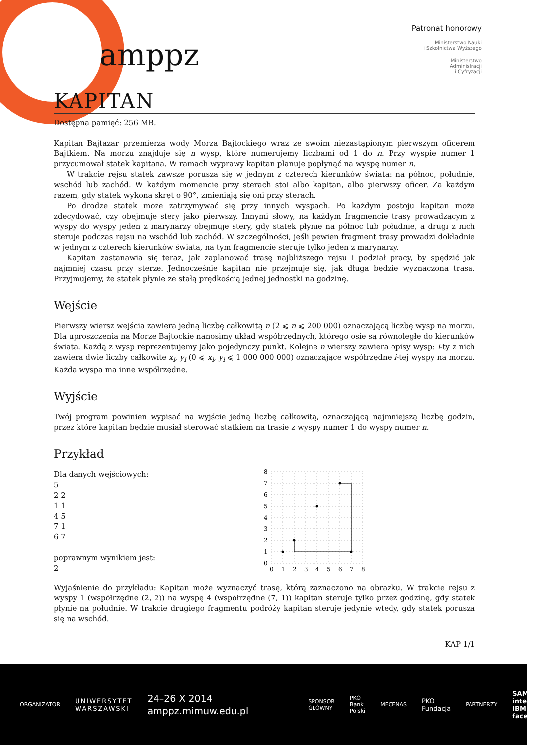amppz
Patronat honorowy
Ministerstwo Nauki
i Szkolnictwa Wyższego
Ministerstwo
Administracji
i Cyfryzacji
KAPITAN
Dostępna pamięć: 256 MB.
Kapitan Bajtazar przemierza wody Morza Bajtockiego wraz ze swoim niezastąpionym pierwszym oficerem Bajtkiem. Na morzu znajduje się n wysp, które numerujemy liczbami od 1 do n. Przy wyspie numer 1 przycumował statek kapitana. W ramach wyprawy kapitan planuje popłynąć na wyspę numer n.
W trakcie rejsu statek zawsze porusza się w jednym z czterech kierunków świata: na północ, południe, wschód lub zachód. W każdym momencie przy sterach stoi albo kapitan, albo pierwszy oficer. Za każdym razem, gdy statek wykona skręt o 90°, zmieniają się oni przy sterach.
Po drodze statek może zatrzymywać się przy innych wyspach. Po każdym postoju kapitan może zdecydować, czy obejmuje stery jako pierwszy. Innymi słowy, na każdym fragmencie trasy prowadzącym z wyspy do wyspy jeden z marynarzy obejmuje stery, gdy statek płynie na północ lub południe, a drugi z nich steruje podczas rejsu na wschód lub zachód. W szczególności, jeśli pewien fragment trasy prowadzi dokładnie w jednym z czterech kierunków świata, na tym fragmencie steruje tylko jeden z marynarzy.
Kapitan zastanawia się teraz, jak zaplanować trasę najbliższego rejsu i podział pracy, by spędzić jak najmniej czasu przy sterze. Jednocześnie kapitan nie przejmuje się, jak długa będzie wyznaczona trasa. Przyjmujemy, że statek płynie ze stałą prędkością jednej jednostki na godzinę.
Wejście
Pierwszy wiersz wejścia zawiera jedną liczbę całkowitą n (2 ⩽ n ⩽ 200 000) oznaczającą liczbę wysp na morzu. Dla uproszczenia na Morze Bajtockie nanosimy układ współrzędnych, którego osie są równoległe do kierunków świata. Każdą z wysp reprezentujemy jako pojedynczy punkt. Kolejne n wierszy zawiera opisy wysp: i-ty z nich zawiera dwie liczby całkowite x<sub>i</sub>, y<sub>i</sub> (0 ⩽ x<sub>i</sub>, y<sub>i</sub> ⩽ 1 000 000 000) oznaczające współrzędne i-tej wyspy na morzu. Każda wyspa ma inne współrzędne.
Wyjście
Twój program powinien wypisać na wyjście jedną liczbę całkowitą, oznaczającą najmniejszą liczbę godzin, przez które kapitan będzie musiał sterować statkiem na trasie z wyspy numer 1 do wyspy numer n.
Przykład
Dla danych wejściowych:
5
2 2
1 1
4 5
7 1
6 7
poprawnym wynikiem jest:
2
0
1
2
3
4
5
6
7
8
0
1
2
3
4
5
6
7
8
Wyjaśnienie do przykładu: Kapitan może wyznaczyć trasę, którą zaznaczono na obrazku. W trakcie rejsu z wyspy 1 (współrzędne (2, 2)) na wyspę 4 (współrzędne (7, 1)) kapitan steruje tylko przez godzinę, gdy statek płynie na południe. W trakcie drugiego fragmentu podróży kapitan steruje jedynie wtedy, gdy statek porusza się na wschód.
KAP 1/1
ORGANIZATOR UNIWERSYTET
WARSZAWSKI 24–26 X 2014
amppz.mimuw.edu.pl SPONSOR GŁÓWNY PKO Bank Polski MECENAS PKO Fundacja PARTNERZY SAMSUNG intel
IBM facebook